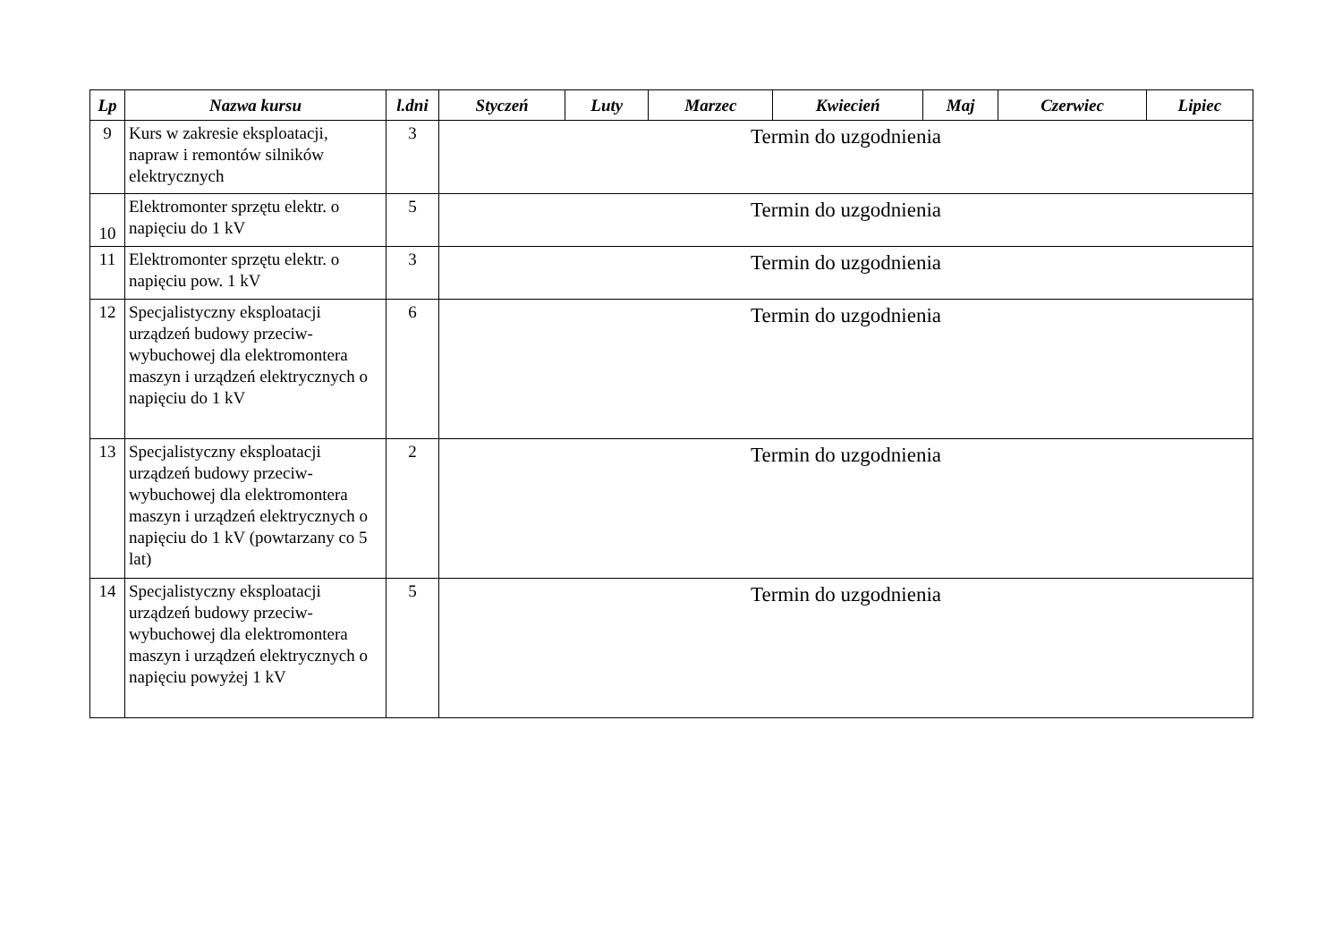| Lp | Nazwa kursu | l.dni | Styczeń | Luty | Marzec | Kwiecień | Maj | Czerwiec | Lipiec |
| --- | --- | --- | --- | --- | --- | --- | --- | --- | --- |
| 9 | Kurs w zakresie eksploatacji, napraw i remontów silników elektrycznych | 3 | Termin do uzgodnienia | | | | | | |
| 10 | Elektromonter sprzętu elektr. o napięciu do 1 kV | 5 | Termin do uzgodnienia | | | | | | |
| 11 | Elektromonter sprzętu elektr. o napięciu pow. 1 kV | 3 | Termin do uzgodnienia | | | | | | |
| 12 | Specjalistyczny eksploatacji urządzeń budowy przeciw-wybuchowej dla elektromontera maszyn i urządzeń elektrycznych o napięciu do 1 kV | 6 | Termin do uzgodnienia | | | | | | |
| 13 | Specjalistyczny eksploatacji urządzeń budowy przeciw-wybuchowej dla elektromontera maszyn i urządzeń elektrycznych o napięciu do 1 kV (powtarzany co 5 lat) | 2 | Termin do uzgodnienia | | | | | | |
| 14 | Specjalistyczny eksploatacji urządzeń budowy przeciw-wybuchowej dla elektromontera maszyn i urządzeń elektrycznych o napięciu powyżej 1 kV | 5 | Termin do uzgodnienia | | | | | | |